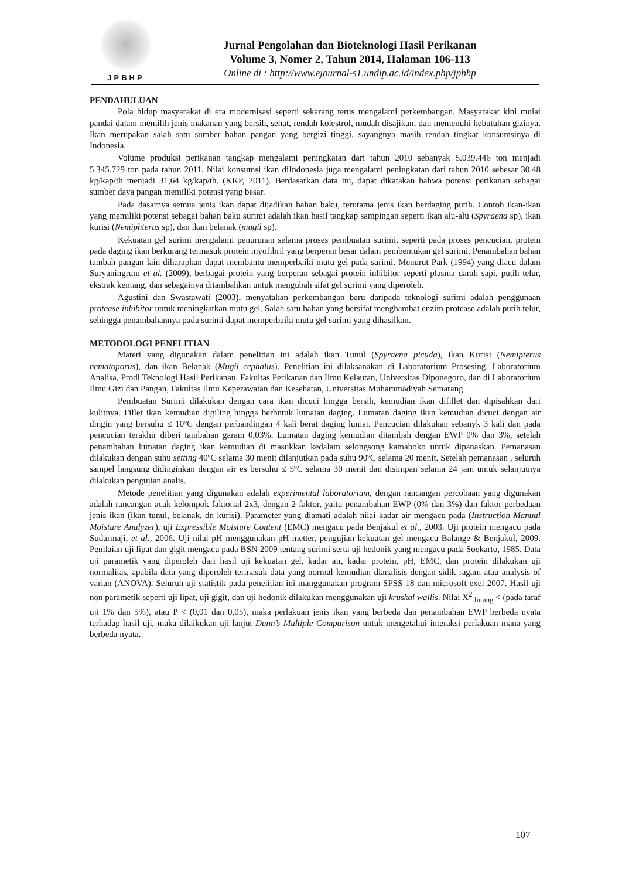JPBHP
Jurnal Pengolahan dan Bioteknologi Hasil Perikanan
Volume 3, Nomer 2, Tahun 2014, Halaman 106-113
Online di : http://www.ejournal-s1.undip.ac.id/index.php/jpbhp
PENDAHULUAN
Pola hidup masyarakat di era modernisasi seperti sekarang terus mengalami perkembangan. Masyarakat kini mulai pandai dalam memilih jenis makanan yang bersih, sehat, rendah kolestrol, mudah disajikan, dan memenuhi kebutuhan gizinya. Ikan merupakan salah satu sumber bahan pangan yang bergizi tinggi, sayangnya masih rendah tingkat konsumsinya di Indonesia.
Volume produksi perikanan tangkap mengalami peningkatan dari tahun 2010 sebanyak 5.039.446 ton menjadi 5.345.729 ton pada tahun 2011. Nilai konsumsi ikan diIndonesia juga mengalami peningkatan dari tahun 2010 sebesar 30,48 kg/kap/th menjadi 31,64 kg/kap/th. (KKP, 2011). Berdasarkan data ini, dapat dikatakan bahwa potensi perikanan sebagai sumber daya pangan memiliki potensi yang besar.
Pada dasarnya semua jenis ikan dapat dijadikan bahan baku, terutama jenis ikan berdaging putih. Contoh ikan-ikan yang memiliki potensi sebagai bahan baku surimi adalah ikan hasil tangkap sampingan seperti ikan alu-alu (Spyraena sp), ikan kurisi (Nemiphterus sp), dan ikan belanak (mugil sp).
Kekuatan gel surimi mengalami penurunan selama proses pembuatan surimi, seperti pada proses pencucian, protein pada daging ikan berkurang termasuk protein myofibril yang berperan besar dalam pembentukan gel surimi. Penambahan bahan tambah pangan lain diharapkan dapat membantu memperbaiki mutu gel pada surimi. Menurut Park (1994) yang diacu dalam Suryaningrum et al. (2009), berbagai protein yang berperan sebagai protein inhibitor seperti plasma darah sapi, putih telur, ekstrak kentang, dan sebagainya ditambahkan untuk mengubah sifat gel surimi yang diperoleh.
Agustini dan Swastawati (2003), menyatakan perkembangan baru daripada teknologi surimi adalah penggunaan protease inhibitor untuk meningkatkan mutu gel. Salah satu bahan yang bersifat menghambat enzim protease adalah putih telur, sehingga penambahannya pada surimi dapat memperbaiki mutu gel surimi yang dihasilkan.
METODOLOGI PENELITIAN
Materi yang digunakan dalam penelitian ini adalah ikan Tunul (Spyraena picuda), ikan Kurisi (Nemipterus nematoporus), dan ikan Belanak (Mugil cephalus). Penelitian ini dilaksanakan di Laboratorium Prosesing, Laboratorium Analisa, Prodi Teknologi Hasil Perikanan, Fakultas Perikanan dan Ilmu Kelautan, Universitas Diponegoro, dan di Laboratorium Ilmu Gizi dan Pangan, Fakultas Ilmu Keperawatan dan Kesehatan, Universitas Muhammadiyah Semarang.
Pembuatan Surimi dilakukan dengan cara ikan dicuci hingga bersih, kemudian ikan difillet dan dipisahkan dari kulitnya. Fillet ikan kemudian digiling hingga berbntuk lumatan daging. Lumatan daging ikan kemudian dicuci dengan air dingin yang bersuhu ≤ 10ºC dengan perbandingan 4 kali berat daging lumat. Pencucian dilakukan sebanyk 3 kali dan pada pencucian terakhir diberi tambahan garam 0,03%. Lumatan daging kemudian ditambah dengan EWP 0% dan 3%, setelah penambahan lumatan daging ikan kemudian di masukkan kedalam selongsong kamaboko untuk dipanaskan. Pemanasan dilakukan dengan suhu setting 40ºC selama 30 menit dilanjutkan pada suhu 90ºC selama 20 menit. Setelah pemanasan , seluruh sampel langsung didinginkan dengan air es bersuhu ≤ 5ºC selama 30 menit dan disimpan selama 24 jam untuk selanjutnya dilakukan pengujian analis.
Metode penelitian yang digunakan adalah experimental laboratorium, dengan rancangan percobaan yang digunakan adalah rancangan acak kelompok faktorial 2x3, dengan 2 faktor, yaitu penambahan EWP (0% dan 3%) dan faktor perbedaan jenis ikan (ikan tunul, belanak, dn kurisi). Parameter yang diamati adalah nilai kadar air mengacu pada (Instruction Manual Moisture Analyzer), uji Expressible Moisture Content (EMC) mengacu pada Benjakul et al., 2003. Uji protein mengacu pada Sudarmaji, et al., 2006. Uji nilai pH menggunakan pH metter, pengujian kekuatan gel mengacu Balange & Benjakul, 2009. Penilaian uji lipat dan gigit mengacu pada BSN 2009 tentang surimi serta uji hedonik yang mengacu pada Soekarto, 1985. Data uji parametik yang diperoleh dari hasil uji kekuatan gel, kadar air, kadar protein, pH, EMC, dan protein dilakukan uji normalitas, apabila data yang diperoleh termasuk data yang normal kemudian dianalisis dengan sidik ragam atau analysis of varian (ANOVA). Seluruh uji statistik pada penelitian ini manggunakan program SPSS 18 dan microsoft exel 2007. Hasil uji non parametik seperti uji lipat, uji gigit, dan uji hedonik dilakukan menggunakan uji kruskal wallis. Nilai X<sup>2</sup> <sub>hitung</sub> < (pada taraf uji 1% dan 5%), atau P < (0,01 dan 0,05), maka perlakuan jenis ikan yang berbeda dan penambahan EWP berbeda nyata terhadap hasil uji, maka dilaikukan uji lanjut Dunn’s Multiple Comparison untuk mengetahui interaksi perlakuan mana yang berbeda nyata.
107